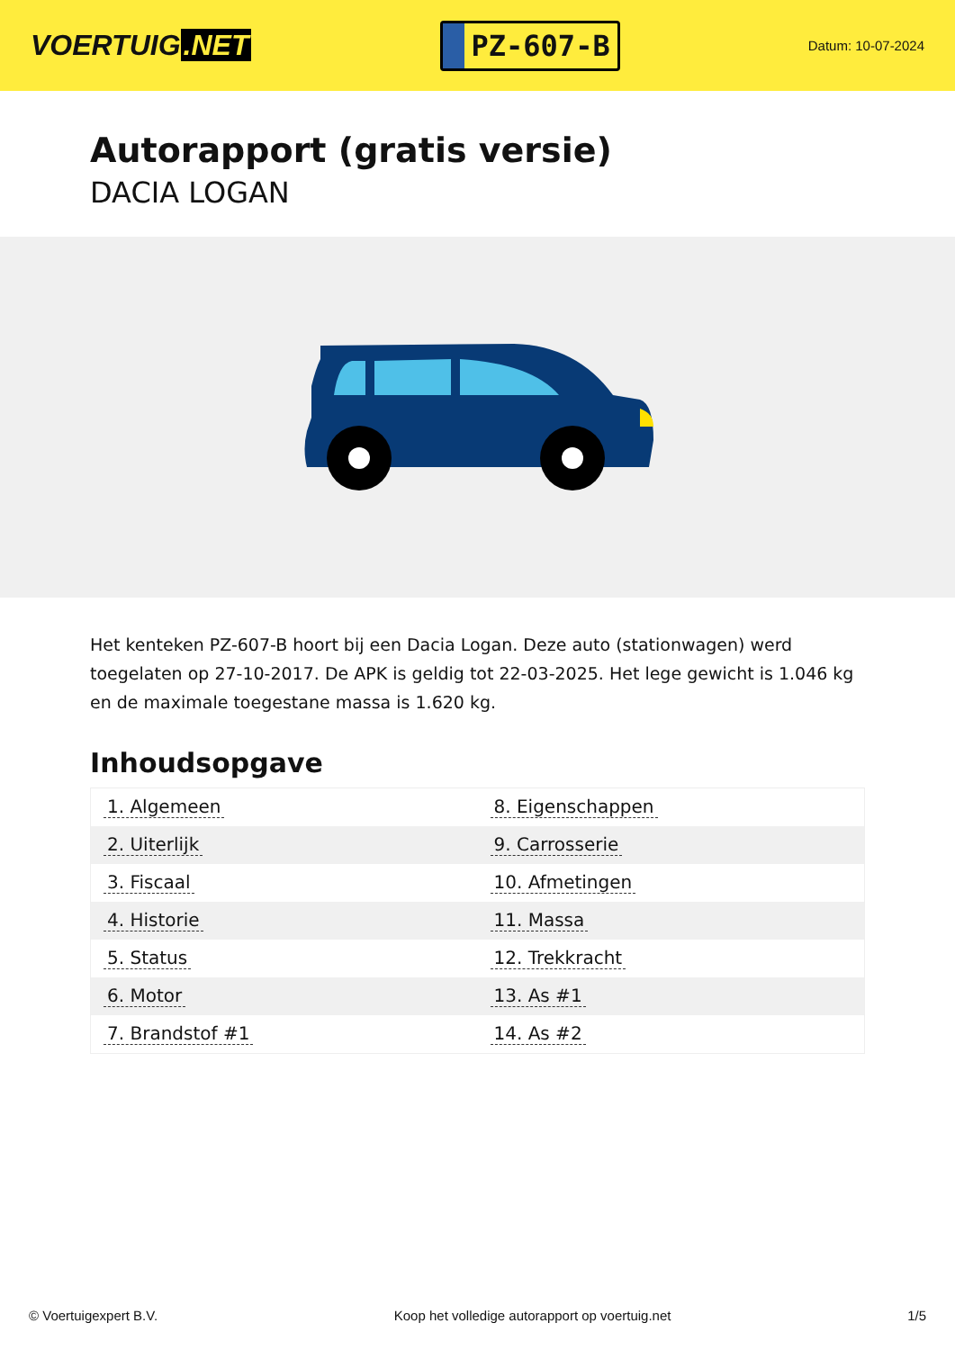VOERTUIG.NET
PZ-607-B
Datum: 10-07-2024
Autorapport (gratis versie)
DACIA LOGAN
Het kenteken PZ-607-B hoort bij een Dacia Logan. Deze auto (stationwagen) werd toegelaten op 27-10-2017. De APK is geldig tot 22-03-2025. Het lege gewicht is 1.046 kg en de maximale toegestane massa is 1.620 kg.
Inhoudsopgave
| 1. Algemeen | 8. Eigenschappen |
| 2. Uiterlijk | 9. Carrosserie |
| 3. Fiscaal | 10. Afmetingen |
| 4. Historie | 11. Massa |
| 5. Status | 12. Trekkracht |
| 6. Motor | 13. As #1 |
| 7. Brandstof #1 | 14. As #2 |
© Voertuigexpert B.V. Koop het volledige autorapport op voertuig.net 1/5